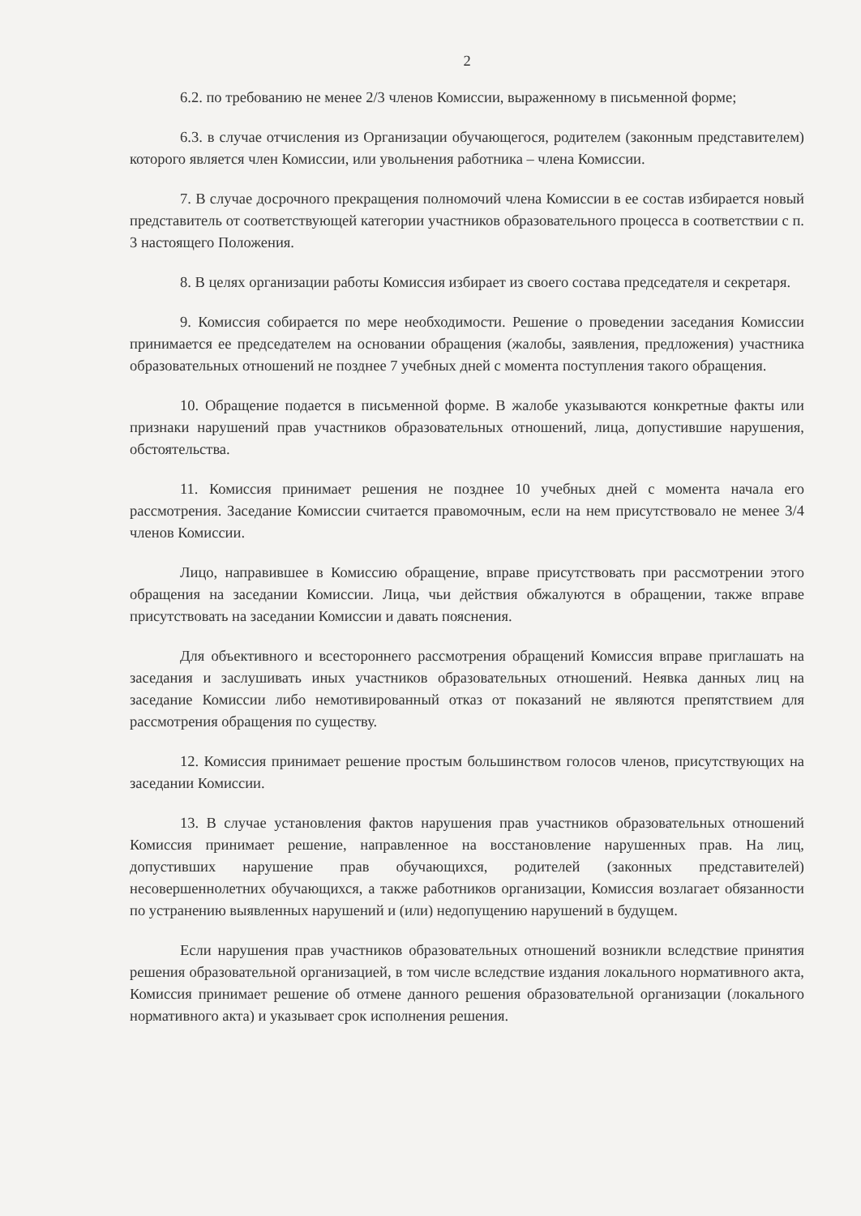2
6.2. по требованию не менее 2/3 членов Комиссии, выраженному в письменной форме;
6.3. в случае отчисления из Организации обучающегося, родителем (законным представителем) которого является член Комиссии, или увольнения работника – члена Комиссии.
7. В случае досрочного прекращения полномочий члена Комиссии в ее состав избирается новый представитель от соответствующей категории участников образовательного процесса в соответствии с п. 3 настоящего Положения.
8. В целях организации работы Комиссия избирает из своего состава председателя и секретаря.
9. Комиссия собирается по мере необходимости. Решение о проведении заседания Комиссии принимается ее председателем на основании обращения (жалобы, заявления, предложения) участника образовательных отношений не позднее 7 учебных дней с момента поступления такого обращения.
10. Обращение подается в письменной форме. В жалобе указываются конкретные факты или признаки нарушений прав участников образовательных отношений, лица, допустившие нарушения, обстоятельства.
11. Комиссия принимает решения не позднее 10 учебных дней с момента начала его рассмотрения. Заседание Комиссии считается правомочным, если на нем присутствовало не менее 3/4 членов Комиссии.
Лицо, направившее в Комиссию обращение, вправе присутствовать при рассмотрении этого обращения на заседании Комиссии. Лица, чьи действия обжалуются в обращении, также вправе присутствовать на заседании Комиссии и давать пояснения.
Для объективного и всестороннего рассмотрения обращений Комиссия вправе приглашать на заседания и заслушивать иных участников образовательных отношений. Неявка данных лиц на заседание Комиссии либо немотивированный отказ от показаний не являются препятствием для рассмотрения обращения по существу.
12. Комиссия принимает решение простым большинством голосов членов, присутствующих на заседании Комиссии.
13. В случае установления фактов нарушения прав участников образовательных отношений Комиссия принимает решение, направленное на восстановление нарушенных прав. На лиц, допустивших нарушение прав обучающихся, родителей (законных представителей) несовершеннолетних обучающихся, а также работников организации, Комиссия возлагает обязанности по устранению выявленных нарушений и (или) недопущению нарушений в будущем.
Если нарушения прав участников образовательных отношений возникли вследствие принятия решения образовательной организацией, в том числе вследствие издания локального нормативного акта, Комиссия принимает решение об отмене данного решения образовательной организации (локального нормативного акта) и указывает срок исполнения решения.